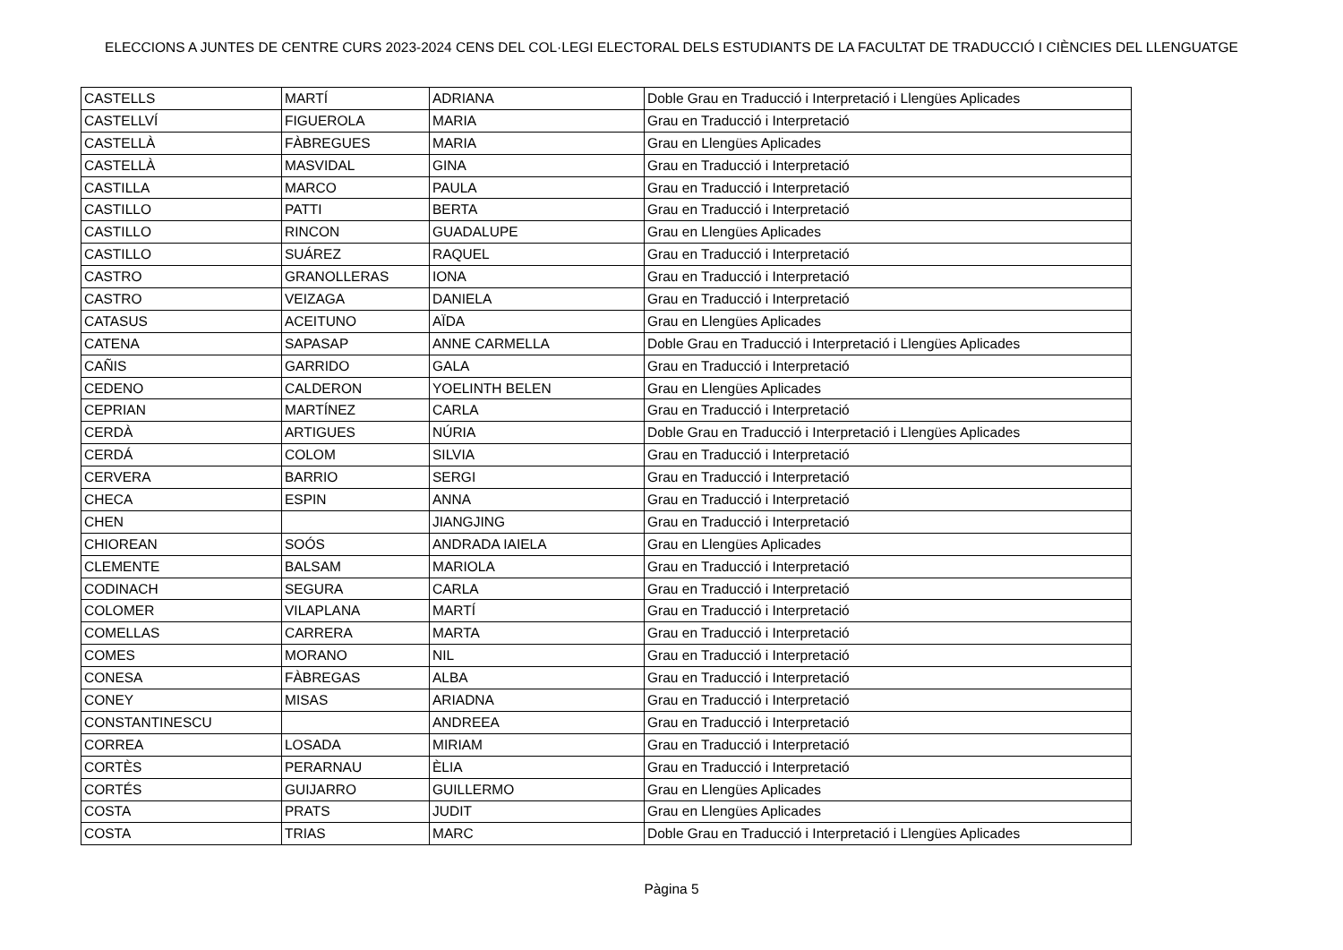ELECCIONS A JUNTES DE CENTRE CURS 2023-2024 CENS DEL COL·LEGI ELECTORAL DELS ESTUDIANTS DE LA FACULTAT DE TRADUCCIÓ I CIÈNCIES DEL LLENGUATGE
| CASTELLS | MARTÍ | ADRIANA | Doble Grau en Traducció i Interpretació i Llengües Aplicades |
| CASTELLVÍ | FIGUEROLA | MARIA | Grau en Traducció i Interpretació |
| CASTELLÀ | FÀBREGUES | MARIA | Grau en Llengües Aplicades |
| CASTELLÀ | MASVIDAL | GINA | Grau en Traducció i Interpretació |
| CASTILLA | MARCO | PAULA | Grau en Traducció i Interpretació |
| CASTILLO | PATTI | BERTA | Grau en Traducció i Interpretació |
| CASTILLO | RINCON | GUADALUPE | Grau en Llengües Aplicades |
| CASTILLO | SUÁREZ | RAQUEL | Grau en Traducció i Interpretació |
| CASTRO | GRANOLLERAS | IONA | Grau en Traducció i Interpretació |
| CASTRO | VEIZAGA | DANIELA | Grau en Traducció i Interpretació |
| CATASUS | ACEITUNO | AÏDA | Grau en Llengües Aplicades |
| CATENA | SAPASAP | ANNE CARMELLA | Doble Grau en Traducció i Interpretació i Llengües Aplicades |
| CAÑIS | GARRIDO | GALA | Grau en Traducció i Interpretació |
| CEDENO | CALDERON | YOELINTH BELEN | Grau en Llengües Aplicades |
| CEPRIAN | MARTÍNEZ | CARLA | Grau en Traducció i Interpretació |
| CERDÀ | ARTIGUES | NÚRIA | Doble Grau en Traducció i Interpretació i Llengües Aplicades |
| CERDÁ | COLOM | SILVIA | Grau en Traducció i Interpretació |
| CERVERA | BARRIO | SERGI | Grau en Traducció i Interpretació |
| CHECA | ESPIN | ANNA | Grau en Traducció i Interpretació |
| CHEN | | JIANGJING | Grau en Traducció i Interpretació |
| CHIOREAN | SOÓS | ANDRADA IAIELA | Grau en Llengües Aplicades |
| CLEMENTE | BALSAM | MARIOLA | Grau en Traducció i Interpretació |
| CODINACH | SEGURA | CARLA | Grau en Traducció i Interpretació |
| COLOMER | VILAPLANA | MARTÍ | Grau en Traducció i Interpretació |
| COMELLAS | CARRERA | MARTA | Grau en Traducció i Interpretació |
| COMES | MORANO | NIL | Grau en Traducció i Interpretació |
| CONESA | FÀBREGAS | ALBA | Grau en Traducció i Interpretació |
| CONEY | MISAS | ARIADNA | Grau en Traducció i Interpretació |
| CONSTANTINESCU | | ANDREEA | Grau en Traducció i Interpretació |
| CORREA | LOSADA | MIRIAM | Grau en Traducció i Interpretació |
| CORTÈS | PERARNAU | ÈLIA | Grau en Traducció i Interpretació |
| CORTÉS | GUIJARRO | GUILLERMO | Grau en Llengües Aplicades |
| COSTA | PRATS | JUDIT | Grau en Llengües Aplicades |
| COSTA | TRIAS | MARC | Doble Grau en Traducció i Interpretació i Llengües Aplicades |
Pàgina 5